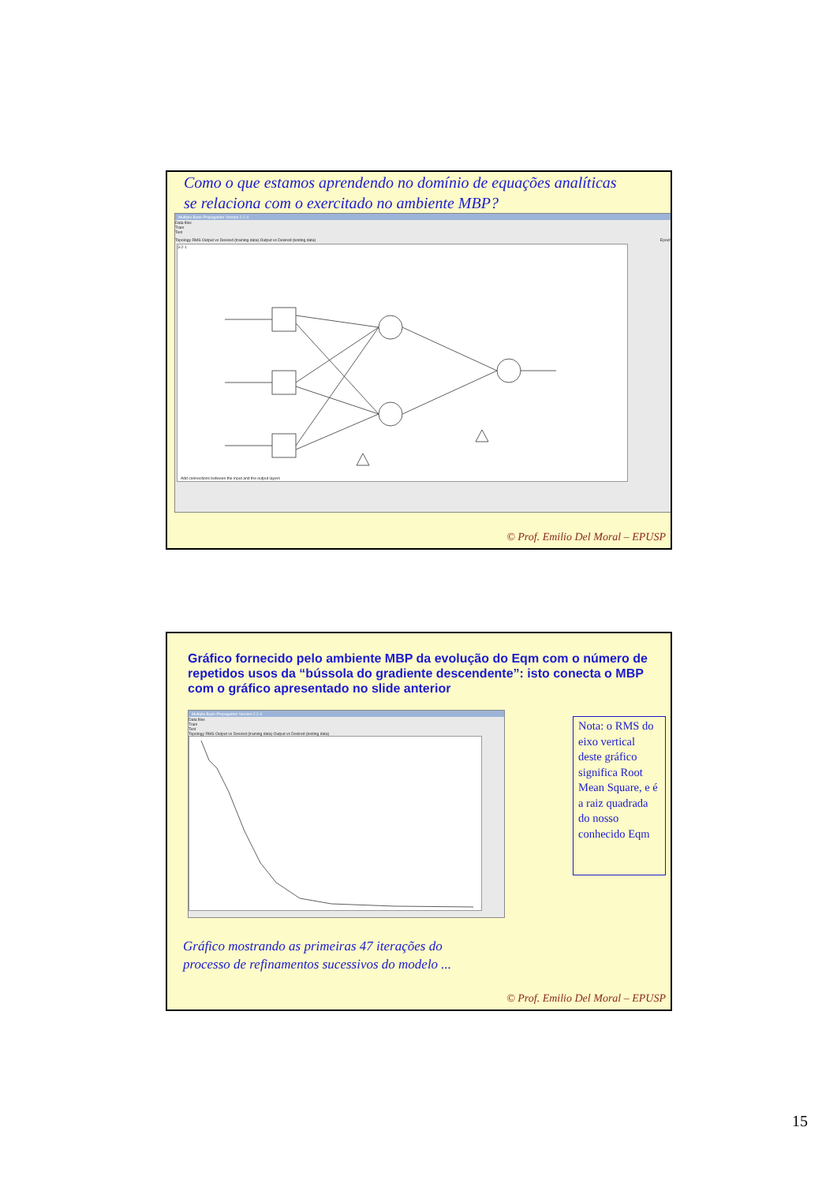Como o que estamos aprendendo no domínio de equações analíticas
se relaciona com o exercitado no ambiente MBP?
Multiple Back-Propagation Version 2.2.4
Data files
Train
Test
Topology RMS Output vs Desired (training data) Output vs Desired (testing data) Epoch
3-2-1
Add connections between the input and the output layers
© Prof. Emilio Del Moral – EPUSP
Gráfico fornecido pelo ambiente MBP da evolução do Eqm com o número de repetidos usos da “bússola do gradiente descendente”: isto conecta o MBP com o gráfico apresentado no slide anterior
Multiple Back-Propagation Version 2.2.4
Data files
Train
Test
Topology RMS Output vs Desired (training data) Output vs Desired (testing data)
Nota: o RMS do eixo vertical deste gráfico significa Root Mean Square, e é a raiz quadrada do nosso conhecido Eqm
Gráfico mostrando as primeiras 47 iterações do
processo de refinamentos sucessivos do modelo ...
© Prof. Emilio Del Moral – EPUSP
15